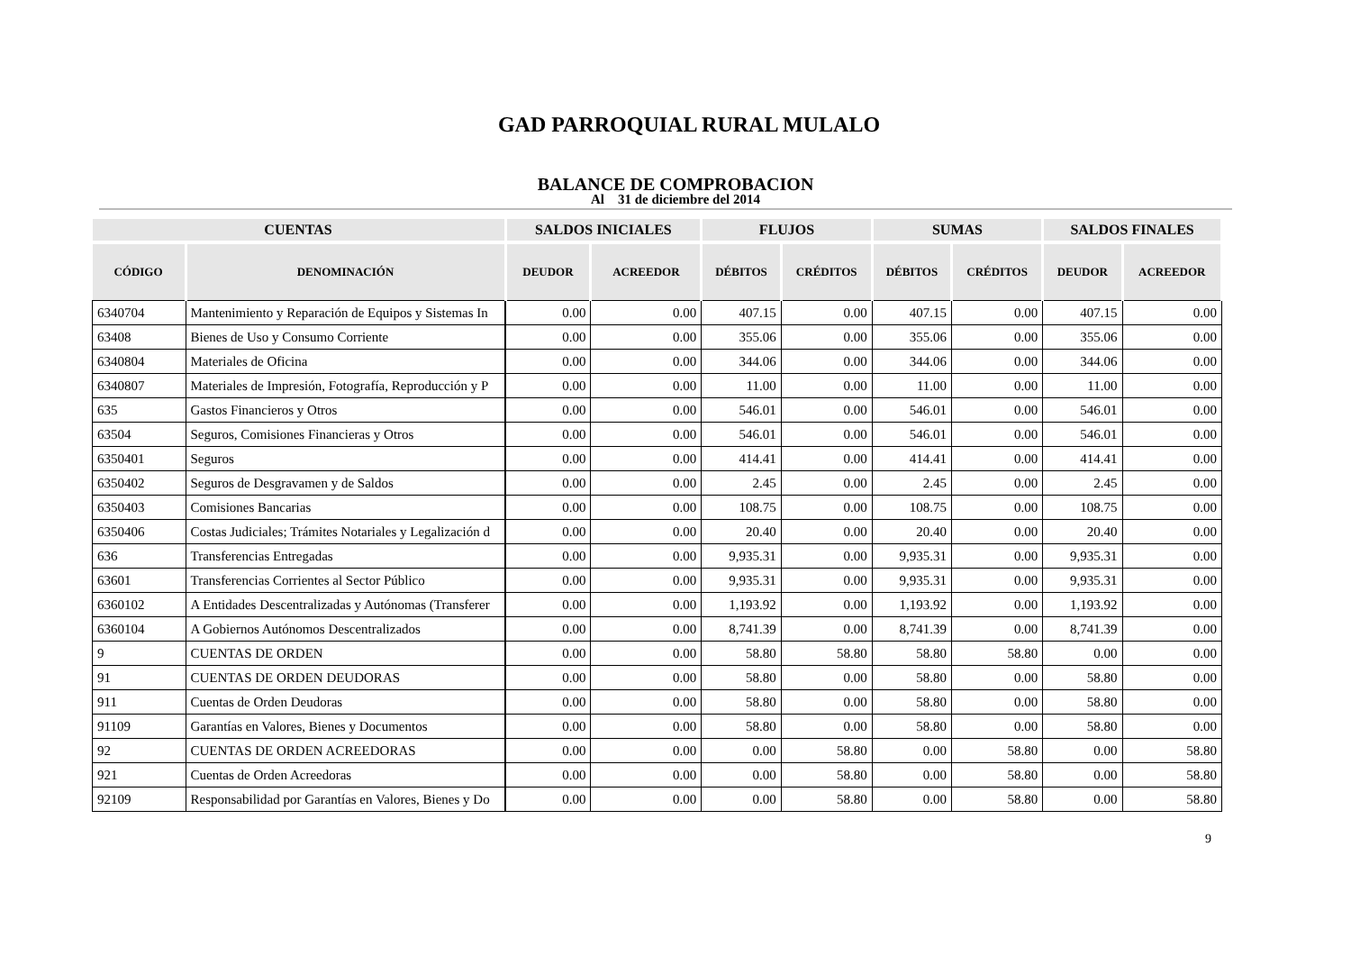GAD PARROQUIAL RURAL MULALO
BALANCE DE COMPROBACION
Al 31 de diciembre del 2014
| CUENTAS | | SALDOS INICIALES | | FLUJOS | | SUMAS | | SALDOS FINALES | |
| --- | --- | --- | --- | --- | --- | --- | --- | --- | --- |
| CÓDIGO | DENOMINACIÓN | DEUDOR | ACREEDOR | DÉBITOS | CRÉDITOS | DÉBITOS | CRÉDITOS | DEUDOR | ACREEDOR |
| 6340704 | Mantenimiento y Reparación de Equipos y Sistemas In | 0.00 | 0.00 | 407.15 | 0.00 | 407.15 | 0.00 | 407.15 | 0.00 |
| 63408 | Bienes de Uso y Consumo Corriente | 0.00 | 0.00 | 355.06 | 0.00 | 355.06 | 0.00 | 355.06 | 0.00 |
| 6340804 | Materiales de Oficina | 0.00 | 0.00 | 344.06 | 0.00 | 344.06 | 0.00 | 344.06 | 0.00 |
| 6340807 | Materiales de Impresión, Fotografía, Reproducción y P | 0.00 | 0.00 | 11.00 | 0.00 | 11.00 | 0.00 | 11.00 | 0.00 |
| 635 | Gastos Financieros y Otros | 0.00 | 0.00 | 546.01 | 0.00 | 546.01 | 0.00 | 546.01 | 0.00 |
| 63504 | Seguros, Comisiones Financieras y Otros | 0.00 | 0.00 | 546.01 | 0.00 | 546.01 | 0.00 | 546.01 | 0.00 |
| 6350401 | Seguros | 0.00 | 0.00 | 414.41 | 0.00 | 414.41 | 0.00 | 414.41 | 0.00 |
| 6350402 | Seguros de Desgravamen y de Saldos | 0.00 | 0.00 | 2.45 | 0.00 | 2.45 | 0.00 | 2.45 | 0.00 |
| 6350403 | Comisiones Bancarias | 0.00 | 0.00 | 108.75 | 0.00 | 108.75 | 0.00 | 108.75 | 0.00 |
| 6350406 | Costas Judiciales; Trámites Notariales y Legalización d | 0.00 | 0.00 | 20.40 | 0.00 | 20.40 | 0.00 | 20.40 | 0.00 |
| 636 | Transferencias Entregadas | 0.00 | 0.00 | 9,935.31 | 0.00 | 9,935.31 | 0.00 | 9,935.31 | 0.00 |
| 63601 | Transferencias Corrientes al Sector Público | 0.00 | 0.00 | 9,935.31 | 0.00 | 9,935.31 | 0.00 | 9,935.31 | 0.00 |
| 6360102 | A Entidades Descentralizadas y Autónomas (Transferer | 0.00 | 0.00 | 1,193.92 | 0.00 | 1,193.92 | 0.00 | 1,193.92 | 0.00 |
| 6360104 | A Gobiernos Autónomos Descentralizados | 0.00 | 0.00 | 8,741.39 | 0.00 | 8,741.39 | 0.00 | 8,741.39 | 0.00 |
| 9 | CUENTAS DE ORDEN | 0.00 | 0.00 | 58.80 | 58.80 | 58.80 | 58.80 | 0.00 | 0.00 |
| 91 | CUENTAS DE ORDEN DEUDORAS | 0.00 | 0.00 | 58.80 | 0.00 | 58.80 | 0.00 | 58.80 | 0.00 |
| 911 | Cuentas de Orden Deudoras | 0.00 | 0.00 | 58.80 | 0.00 | 58.80 | 0.00 | 58.80 | 0.00 |
| 91109 | Garantías en Valores, Bienes y Documentos | 0.00 | 0.00 | 58.80 | 0.00 | 58.80 | 0.00 | 58.80 | 0.00 |
| 92 | CUENTAS DE ORDEN ACREEDORAS | 0.00 | 0.00 | 0.00 | 58.80 | 0.00 | 58.80 | 0.00 | 58.80 |
| 921 | Cuentas de Orden Acreedoras | 0.00 | 0.00 | 0.00 | 58.80 | 0.00 | 58.80 | 0.00 | 58.80 |
| 92109 | Responsabilidad por Garantías en Valores, Bienes y Do | 0.00 | 0.00 | 0.00 | 58.80 | 0.00 | 58.80 | 0.00 | 58.80 |
9